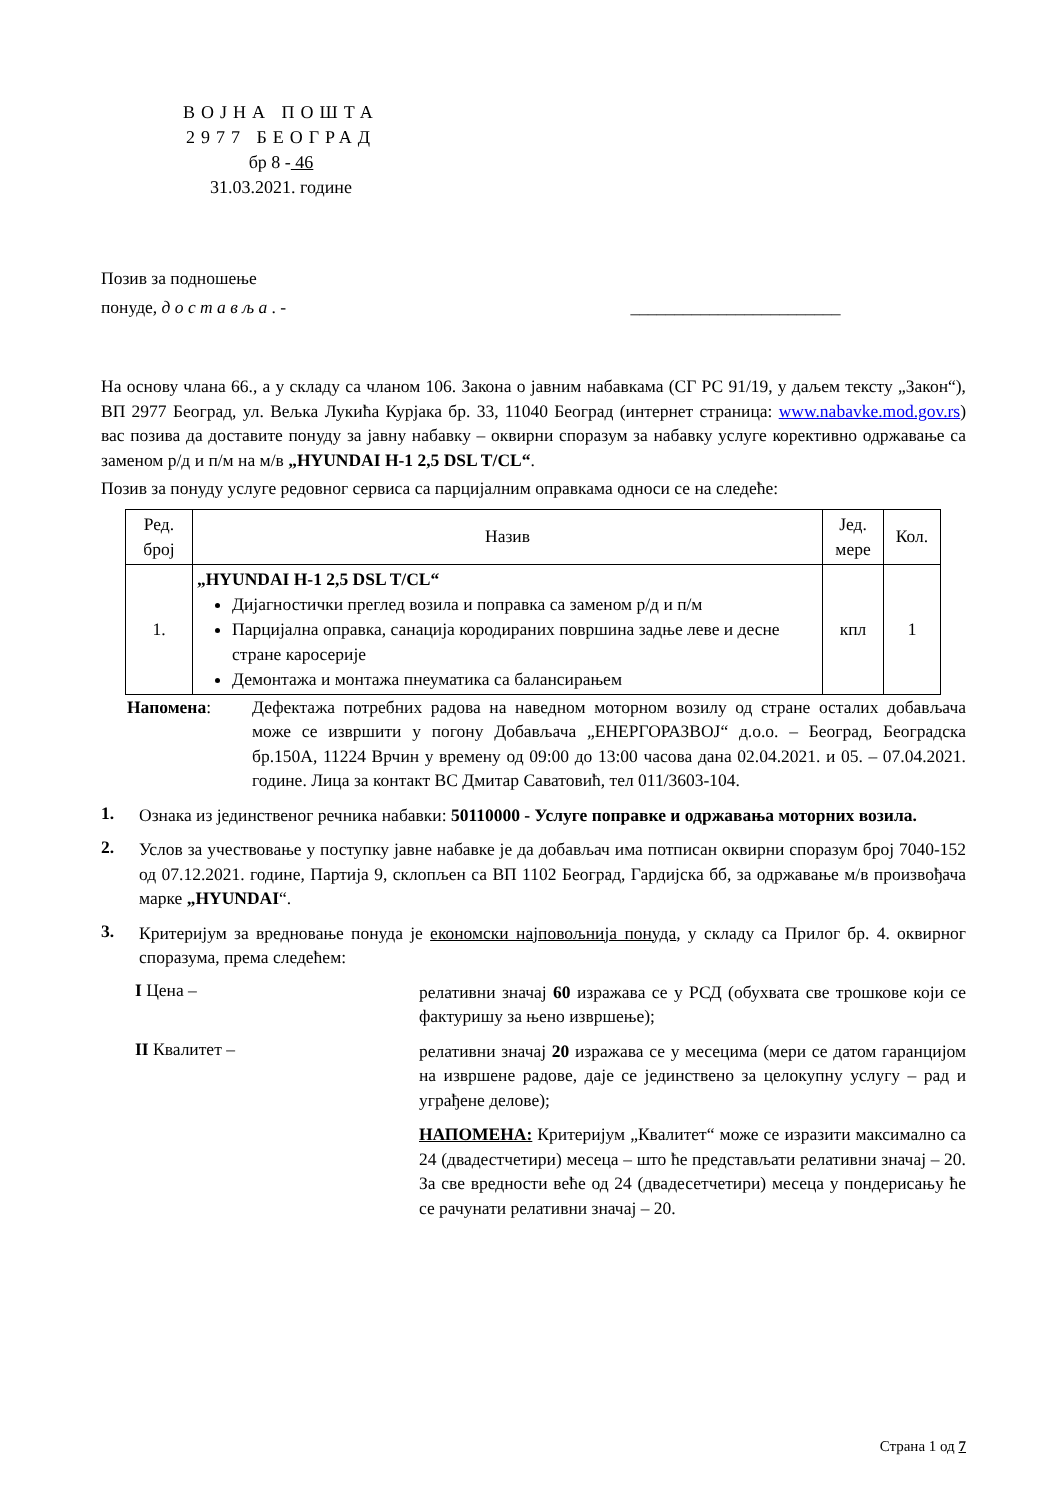ВОЈНА ПОШТА
2977 БЕОГРАД
бр 8 - 46
31.03.2021. године
Позив за подношење
понуде, д о с т а в љ а . - ________________________
На основу члана 66., а у складу са чланом 106. Закона о јавним набавкама (СГ РС 91/19, у даљем тексту „Закон“), ВП 2977 Београд, ул. Вељка Лукића Курјака бр. 33, 11040 Београд (интернет страница: www.nabavke.mod.gov.rs) вас позива да доставите понуду за јавну набавку – оквирни споразум за набавку услуге корективно одржавање са заменом р/д и п/м на м/в „HYUNDAI H-1 2,5 DSL T/CL“.
Позив за понуду услуге редовног сервиса са парцијалним оправкама односи се на следеће:
| Ред. број | Назив | Јед. мере | Кол. |
| --- | --- | --- | --- |
| 1. | „HYUNDAI H-1 2,5 DSL T/CL“ Дијагностички преглед возила и поправка са заменом р/д и п/м Парцијална оправка, санација кородираних површина задње леве и десне стране каросерије Демонтажа и монтажа пнеуматика са балансирањем | кпл | 1 |
Напомена:
Дефектажа потребних радова на наведном моторном возилу од стране осталих добављача може се извршити у погону Добављача „ЕНЕРГОРАЗВОЈ“ д.о.о. – Београд, Београдска бр.150А, 11224 Врчин у времену од 09:00 до 13:00 часова дана 02.04.2021. и 05. – 07.04.2021. године. Лица за контакт ВС Дмитар Саватовић, тел 011/3603-104.
1.
Ознака из јединственог речника набавки: 50110000 - Услуге поправке и одржавања моторних возила.
2.
Услов за учествовање у поступку јавне набавке је да добављач има потписан оквирни споразум број 7040-152 од 07.12.2021. године, Партија 9, склопљен са ВП 1102 Београд, Гардијска бб, за одржавање м/в произвођача марке „HYUNDAI“.
3.
Критеријум за вредновање понуда је економски најповољнија понуда, у складу са Прилог бр. 4. оквирног споразума, према следећем:
I Цена –
релативни значај 60 изражава се у РСД (обухвата све трошкове који се фактуришу за њено извршење);
II Квалитет –
релативни значај 20 изражава се у месецима (мери се датом гаранцијом на извршене радове, даје се јединствено за целокупну услугу – рад и уграђене делове);
НАПОМЕНА: Критеријум „Квалитет“ може се изразити максимално са 24 (двадестчетири) месеца – што ће представљати релативни значај – 20. За све вредности веће од 24 (двадесетчетири) месеца у пондерисању ће се рачунати релативни значај – 20.
Страна 1 од 7